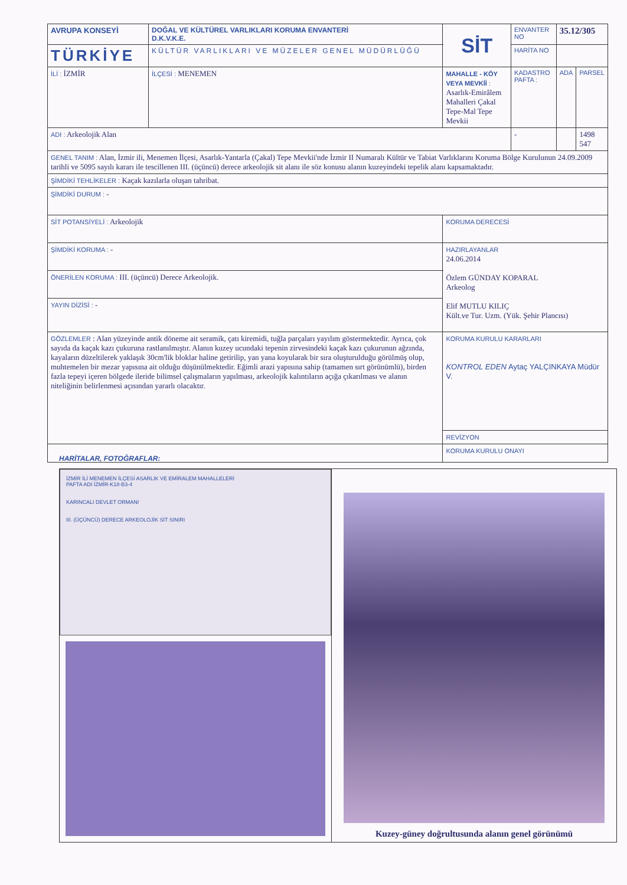| AVRUPA KONSEYİ | DOĞAL VE KÜLTÜREL VARLIKLARI KORUMA ENVANTERİ D.K.V.K.E. | | SİT | ENVANTER NO | 35.12/305 | |
| TÜRKİYE | KÜLTÜR VARLIKLARI VE MÜZELER GENEL MÜDÜRLÜĞÜ | | | HARİTA NO | | |
| İLİ : İZMİR | İLÇESİ : MENEMEN | MAHALLE - KÖY VEYA MEVKİİ : Asarlık-Emirâlem Mahalleri Çakal Tepe-Mal Tepe Mevkii | | KADASTRO PAFTA : | ADA | PARSEL |
| ADI : Arkeolojik Alan | | | | - | | 1498 547 |
| GENEL TANIM : Alan, İzmir ili, Menemen İlçesi, Asarlık-Yantarla (Çakal) Tepe Mevkii'nde İzmir II Numaralı Kültür ve Tabiat Varlıklarını Koruma Bölge Kurulunun 24.09.2009 tarihli ve 5095 sayılı kararı ile tescillenen III. (üçüncü) derece arkeolojik sit alanı ile söz konusu alanın kuzeyindeki tepelik alanı kapsamaktadır. | | | | | | |
| ŞİMDİKİ TEHLİKELER : Kaçak kazılarla oluşan tahribat. | | | | | | |
| ŞİMDİKİ DURUM : - | | | | | | |
| SİT POTANSİYELİ : Arkeolojik | | | KORUMA DERECESİ | | | |
| ŞİMDİKİ KORUMA : - | | | HAZIRLAYANLAR 24.06.2014 Özlem GÜNDAY KOPARAL Arkeolog Elif MUTLU KILIÇ Kült.ve Tur. Uzm. (Yük. Şehir Plancısı) | | | |
| ÖNERİLEN KORUMA : III. (üçüncü) Derece Arkeolojik. | | | | | | |
| YAYIN DİZİSİ : - | | | | | | |
| GÖZLEMLER : Alan yüzeyinde antik döneme ait seramik, çatı kiremidi, tuğla parçaları yayılım göstermektedir. Ayrıca, çok sayıda da kaçak kazı çukuruna rastlanılmıştır. Alanın kuzey ucundaki tepenin zirvesindeki kaçak kazı çukurunun ağzında, kayaların düzeltilerek yaklaşık 30cm'lik bloklar haline getirilip, yan yana koyularak bir sıra oluşturulduğu görülmüş olup, muhtemelen bir mezar yapısına ait olduğu düşünülmektedir. Eğimli arazi yapısına sahip (tamamen sırt görünümlü), birden fazla tepeyi içeren bölgede ileride bilimsel çalışmaların yapılması, arkeolojik kalıntıların açığa çıkarılması ve alanın niteliğinin belirlenmesi açısından yararlı olacaktır. | | | KORUMA KURULU KARARLARI KONTROL EDEN Aytaç YALÇINKAYA Müdür V. | | | |
| | | | REVİZYON | | | |
| | | | KORUMA KURULU ONAYI | | | |
HARİTALAR, FOTOĞRAFLAR:
İZMİR İLİ MENEMEN İLÇESİ ASARLIK VE EMİRALEM MAHALLELERİ
PAFTA ADI İZMİR-K18-B3-4
KARINCALI DEVLET ORMANI
III. (ÜÇÜNCÜ) DERECE ARKEOLOJİK SİT SINIRI
Kuzey-güney doğrultusunda alanın genel görünümü